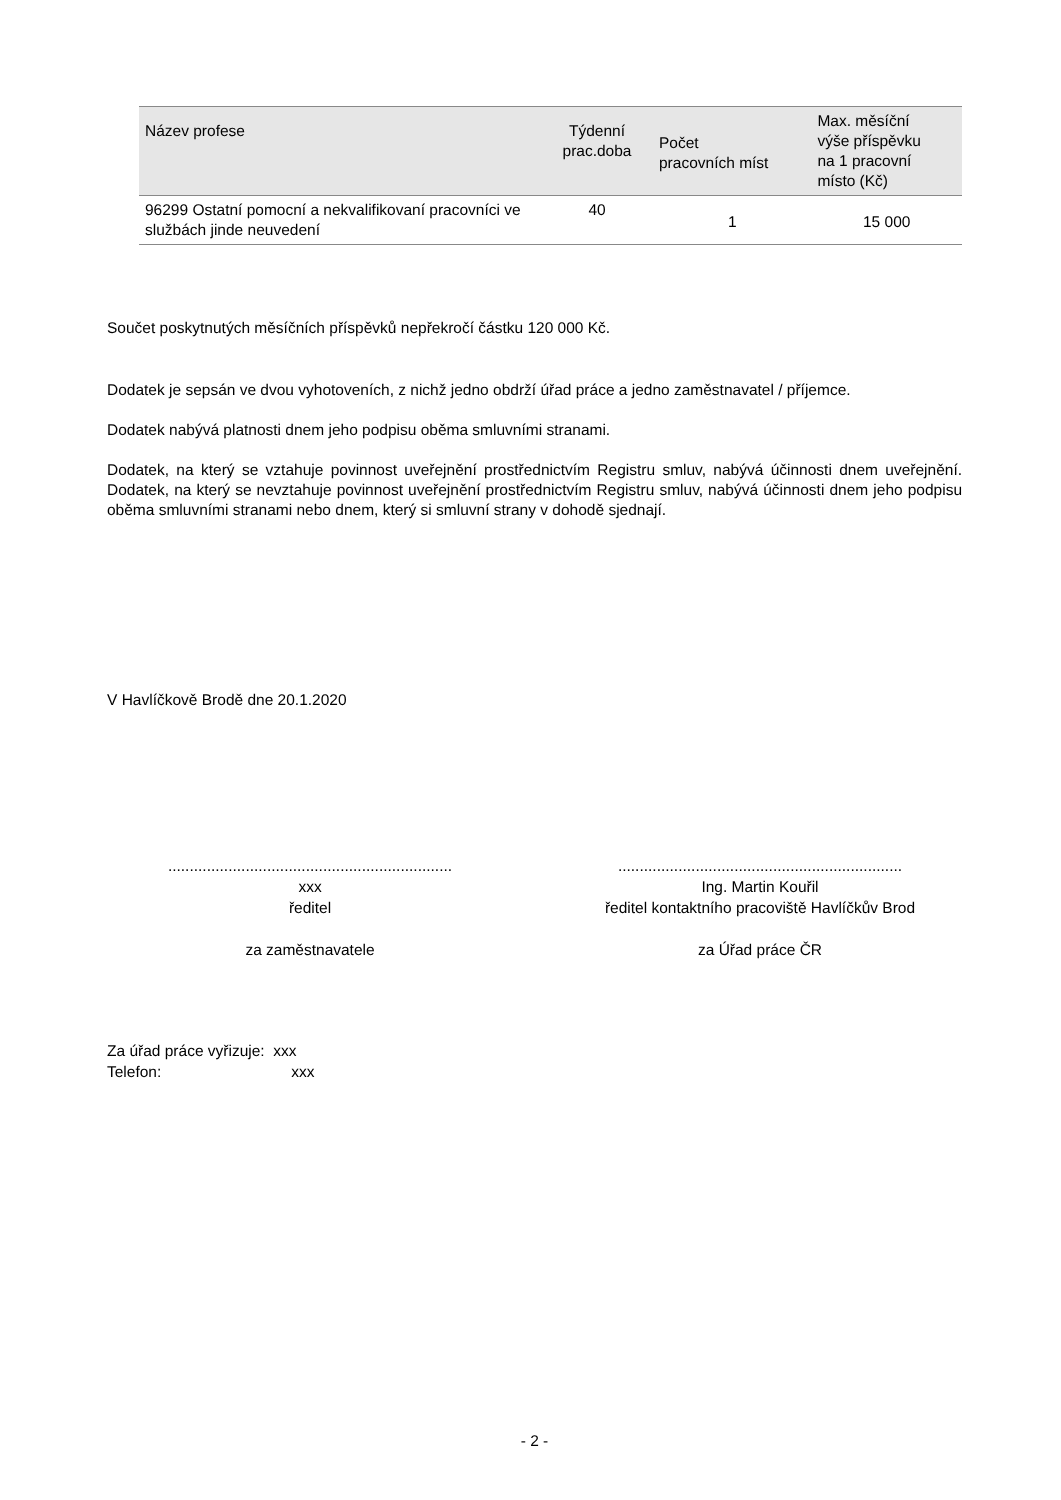| Název profese | Týdenní prac.doba | Počet pracovních míst | Max. měsíční výše příspěvku na 1 pracovní místo (Kč) |
| --- | --- | --- | --- |
| 96299 Ostatní pomocní a nekvalifikovaní pracovníci ve službách jinde neuvedení | 40 | 1 | 15 000 |
Součet poskytnutých měsíčních příspěvků nepřekročí částku 120 000 Kč.
Dodatek je sepsán ve dvou vyhotoveních, z nichž jedno obdrží úřad práce a jedno zaměstnavatel / příjemce.
Dodatek nabývá platnosti dnem jeho podpisu oběma smluvními stranami.
Dodatek, na který se vztahuje povinnost uveřejnění prostřednictvím Registru smluv, nabývá účinnosti dnem uveřejnění. Dodatek, na který se nevztahuje povinnost uveřejnění prostřednictvím Registru smluv, nabývá účinnosti dnem jeho podpisu oběma smluvními stranami nebo dnem, který si smluvní strany v dohodě sjednají.
V Havlíčkově Brodě dne 20.1.2020
..................................................................
xxx
ředitel
za zaměstnavatele
..................................................................
Ing. Martin Kouřil
ředitel kontaktního pracoviště Havlíčkův Brod
za Úřad práce ČR
Za úřad práce vyřizuje: xxx
Telefon: xxx
- 2 -